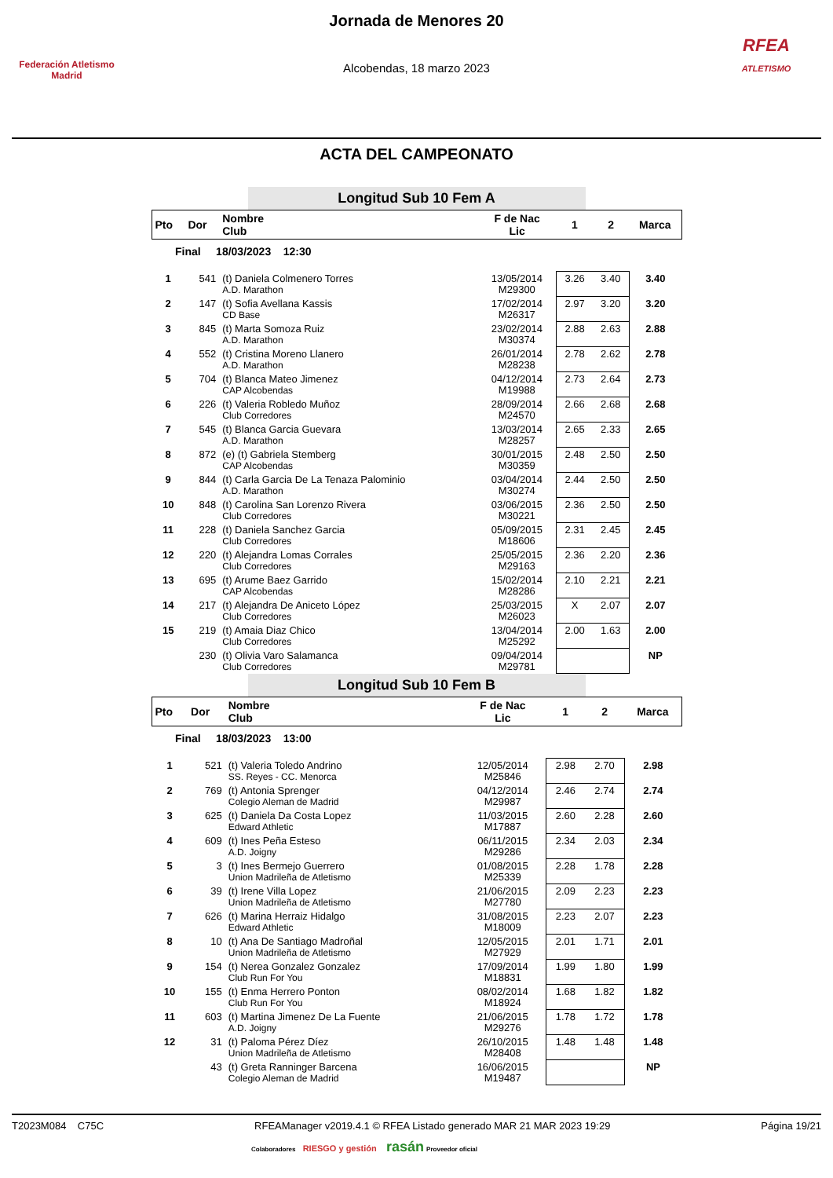Federación Atletismo Madrid
Jornada de Menores 20
Alcobendas, 18 marzo 2023
RFEA
ATLETISMO
ACTA DEL CAMPEONATO
Longitud Sub 10 Fem A
| Pto | Dor | Nombre Club | F de Nac Lic | 1 | 2 | Marca |
| --- | --- | --- | --- | --- | --- | --- |
| Final 18/03/2023 12:30 | | | | | | |
| 1 | 541 | (t) Daniela Colmenero Torres A.D. Marathon | 13/05/2014 M29300 | 3.26 | 3.40 | 3.40 |
| 2 | 147 | (t) Sofia Avellana Kassis CD Base | 17/02/2014 M26317 | 2.97 | 3.20 | 3.20 |
| 3 | 845 | (t) Marta Somoza Ruiz A.D. Marathon | 23/02/2014 M30374 | 2.88 | 2.63 | 2.88 |
| 4 | 552 | (t) Cristina Moreno Llanero A.D. Marathon | 26/01/2014 M28238 | 2.78 | 2.62 | 2.78 |
| 5 | 704 | (t) Blanca Mateo Jimenez CAP Alcobendas | 04/12/2014 M19988 | 2.73 | 2.64 | 2.73 |
| 6 | 226 | (t) Valeria Robledo Muñoz Club Corredores | 28/09/2014 M24570 | 2.66 | 2.68 | 2.68 |
| 7 | 545 | (t) Blanca Garcia Guevara A.D. Marathon | 13/03/2014 M28257 | 2.65 | 2.33 | 2.65 |
| 8 | 872 | (e) (t) Gabriela Stemberg CAP Alcobendas | 30/01/2015 M30359 | 2.48 | 2.50 | 2.50 |
| 9 | 844 | (t) Carla Garcia De La Tenaza Palominio A.D. Marathon | 03/04/2014 M30274 | 2.44 | 2.50 | 2.50 |
| 10 | 848 | (t) Carolina San Lorenzo Rivera Club Corredores | 03/06/2015 M30221 | 2.36 | 2.50 | 2.50 |
| 11 | 228 | (t) Daniela Sanchez Garcia Club Corredores | 05/09/2015 M18606 | 2.31 | 2.45 | 2.45 |
| 12 | 220 | (t) Alejandra Lomas Corrales Club Corredores | 25/05/2015 M29163 | 2.36 | 2.20 | 2.36 |
| 13 | 695 | (t) Arume Baez Garrido CAP Alcobendas | 15/02/2014 M28286 | 2.10 | 2.21 | 2.21 |
| 14 | 217 | (t) Alejandra De Aniceto López Club Corredores | 25/03/2015 M26023 | X | 2.07 | 2.07 |
| 15 | 219 | (t) Amaia Diaz Chico Club Corredores | 13/04/2014 M25292 | 2.00 | 1.63 | 2.00 |
| | 230 | (t) Olivia Varo Salamanca Club Corredores | 09/04/2014 M29781 | | | NP |
Longitud Sub 10 Fem B
| Pto | Dor | Nombre Club | F de Nac Lic | 1 | 2 | Marca |
| --- | --- | --- | --- | --- | --- | --- |
| Final 18/03/2023 13:00 | | | | | | |
| 1 | 521 | (t) Valeria Toledo Andrino SS. Reyes - CC. Menorca | 12/05/2014 M25846 | 2.98 | 2.70 | 2.98 |
| 2 | 769 | (t) Antonia Sprenger Colegio Aleman de Madrid | 04/12/2014 M29987 | 2.46 | 2.74 | 2.74 |
| 3 | 625 | (t) Daniela Da Costa Lopez Edward Athletic | 11/03/2015 M17887 | 2.60 | 2.28 | 2.60 |
| 4 | 609 | (t) Ines Peña Esteso A.D. Joigny | 06/11/2015 M29286 | 2.34 | 2.03 | 2.34 |
| 5 | 3 | (t) Ines Bermejo Guerrero Union Madrileña de Atletismo | 01/08/2015 M25339 | 2.28 | 1.78 | 2.28 |
| 6 | 39 | (t) Irene Villa Lopez Union Madrileña de Atletismo | 21/06/2015 M27780 | 2.09 | 2.23 | 2.23 |
| 7 | 626 | (t) Marina Herraiz Hidalgo Edward Athletic | 31/08/2015 M18009 | 2.23 | 2.07 | 2.23 |
| 8 | 10 | (t) Ana De Santiago Madroñal Union Madrileña de Atletismo | 12/05/2015 M27929 | 2.01 | 1.71 | 2.01 |
| 9 | 154 | (t) Nerea Gonzalez Gonzalez Club Run For You | 17/09/2014 M18831 | 1.99 | 1.80 | 1.99 |
| 10 | 155 | (t) Enma Herrero Ponton Club Run For You | 08/02/2014 M18924 | 1.68 | 1.82 | 1.82 |
| 11 | 603 | (t) Martina Jimenez De La Fuente A.D. Joigny | 21/06/2015 M29276 | 1.78 | 1.72 | 1.78 |
| 12 | 31 | (t) Paloma Pérez Díez Union Madrileña de Atletismo | 26/10/2015 M28408 | 1.48 | 1.48 | 1.48 |
| | 43 | (t) Greta Ranninger Barcena Colegio Aleman de Madrid | 16/06/2015 M19487 | | | NP |
T2023M084 C75C RFEAManager v2019.4.1 © RFEA Listado generado MAR 21 MAR 2023 19:29 Página 19/21
Colaboradores RIESGO y gestión rasán Proveedor oficial